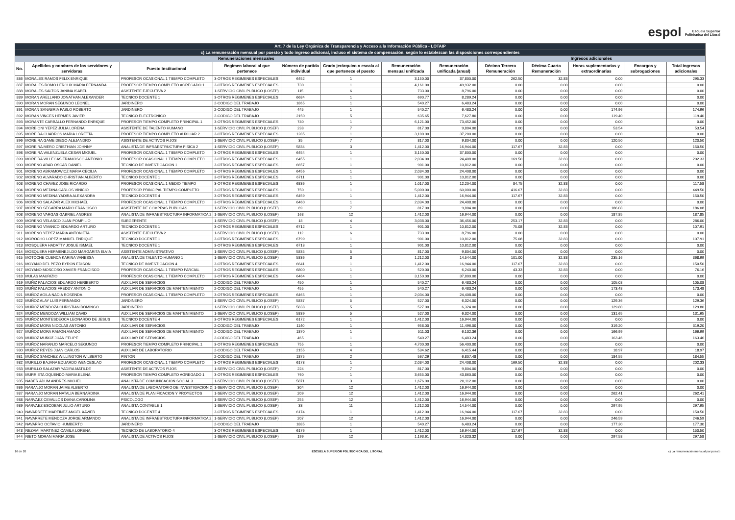espol Escuela Superior
Politécnica del Litoral
| Art. 7 de la Ley Orgánica de Transparencia y Acceso a la Información Pública - LOTAIP | | | | | | | | | | | | |
| --- | --- | --- | --- | --- | --- | --- | --- | --- | --- | --- | --- | --- |
| c) La remuneración mensual por puesto y todo ingreso adicional, incluso el sistema de compensación, según lo establezcan las disposiciones correspondientes | | | | | | | | | | | | |
| Remuneraciones mensuales | | | | | | | | Ingresos adicionales | | | | |
| No. | Apellidos y nombres de los servidores y servidoras | Puesto Institucional | Regimen laboral al que pertenece | Número de partida individual | Grado jerárquico o escala al que pertenece el puesto | Remuneración mensual unificada | Remuneración unificada (anual) | Décimo Tercera Remuneración | Décima Cuarta Remuneración | Horas suplementarias y extraordinarias | Encargos y subrogaciones | Total ingresos adicionales |
| 886 | MORALES RAMOS FELIX ENRIQUE | PROFESOR OCASIONAL 1 TIEMPO COMPLETO | 3-OTROS REGIMENES ESPECIALES | 6452 | 1 | 3,150.00 | 37,800.00 | 262.50 | 32.83 | 0.00 | | 295.33 |
| 887 | MORALES ROMO LEROUX MARIA FERNANDA | PROFESOR TIEMPO COMPLETO AGREGADO 1 | 3-OTROS REGIMENES ESPECIALES | 730 | 1 | 4,161.00 | 49,932.00 | 0.00 | 0.00 | 0.00 | | 0.00 |
| 888 | MORALES SALTOS JANINA ISABEL | ASISTENTE EJECUTIVA 2 | 1-SERVICIO CIVIL PUBLICO (LOSEP) | 115 | 6 | 733.00 | 8,796.00 | 0.00 | 0.00 | 0.00 | | 0.00 |
| 889 | MORAN ARELLANO JONATHAN ALEXANDER | TECNICO DOCENTE 1 | 3-OTROS REGIMENES ESPECIALES | 6684 | 1 | 690.77 | 8,289.24 | 0.00 | 0.00 | 0.00 | | 0.00 |
| 890 | MORAN MORAN SEGUNDO LEONEL | JARDINERO | 2-CODIGO DEL TRABAJO | 1865 | 1 | 540.27 | 6,483.24 | 0.00 | 0.00 | 0.00 | | 0.00 |
| 891 | MORAN SANABRIA PABLO ROBERTO | JARDINERO | 2-CODIGO DEL TRABAJO | 445 | 1 | 540.27 | 6,483.24 | 0.00 | 0.00 | 174.96 | | 174.96 |
| 892 | MORAN VINCES HERMES JAVIER | TECNICO ELECTRONICO | 2-CODIGO DEL TRABAJO | 2150 | 5 | 635.65 | 7,627.80 | 0.00 | 0.00 | 119.40 | | 119.40 |
| 893 | MORANTE CARBALLO FERNANDO ENRIQUE | PROFESOR TIEMPO COMPLETO PRINCIPAL 1 | 3-OTROS REGIMENES ESPECIALES | 740 | 1 | 6,121.00 | 73,452.00 | 0.00 | 0.00 | 0.00 | | 0.00 |
| 894 | MORBIONI YEPEZ JULIA LORENA | ASISTENTE DE TALENTO HUMANO | 1-SERVICIO CIVIL PUBLICO (LOSEP) | 238 | 7 | 817.00 | 9,804.00 | 0.00 | 0.00 | 53.54 | | 53.54 |
| 895 | MOREIRA CUADROS MARIA LORETTA | PROFESOR TIEMPO COMPLETO AUXILIAR 2 | 3-OTROS REGIMENES ESPECIALES | 1285 | 1 | 3,100.00 | 37,200.00 | 0.00 | 0.00 | 0.00 | | 0.00 |
| 896 | MOREIRA GAME DIEGO ALEJANDRO | ASISTENTE DE ACTIVOS FIJOS | 1-SERVICIO CIVIL PUBLICO (LOSEP) | 35 | 7 | 817.00 | 9,804.00 | 0.00 | 0.00 | 120.50 | | 120.50 |
| 897 | MOREIRA MERO CRISTHIAN JOHNNY | ANALISTA DE INFRAESTRUCTURA FISICA 2 | 1-SERVICIO CIVIL PUBLICO (LOSEP) | 5834 | 3 | 1,412.00 | 16,944.00 | 117.67 | 32.83 | 0.00 | | 150.50 |
| 898 | MOREIRA VALENZUELA CESAR MIGUEL | PROFESOR OCASIONAL 1 TIEMPO COMPLETO | 3-OTROS REGIMENES ESPECIALES | 6454 | 1 | 3,150.00 | 37,800.00 | 0.00 | 0.00 | 0.00 | | 0.00 |
| 899 | MOREIRA VILLEGAS FRANCISCO ANTONIO | PROFESOR OCASIONAL 1 TIEMPO COMPLETO | 3-OTROS REGIMENES ESPECIALES | 6455 | 1 | 2,034.00 | 24,408.00 | 169.50 | 32.83 | 0.00 | | 202.33 |
| 900 | MORENO ABAD OSCAR DANIEL | TECNICO DE INVESTIGACION 1 | 3-OTROS REGIMENES ESPECIALES | 6657 | 1 | 901.00 | 10,812.00 | 0.00 | 0.00 | 0.00 | | 0.00 |
| 901 | MORENO ABRAMOWICZ MARIA CECILIA | PROFESOR OCASIONAL 1 TIEMPO COMPLETO | 3-OTROS REGIMENES ESPECIALES | 6456 | 1 | 2,034.00 | 24,408.00 | 0.00 | 0.00 | 0.00 | | 0.00 |
| 902 | MORENO ALVARADO CHRISTIAN ALBERTO | TECNICO DOCENTE 1 | 3-OTROS REGIMENES ESPECIALES | 6711 | 1 | 901.00 | 10,812.00 | 0.00 | 0.00 | 0.00 | | 0.00 |
| 903 | MORENO CHAVEZ JOSE RICARDO | PROFESOR OCASIONAL 1 MEDIO TIEMPO | 3-OTROS REGIMENES ESPECIALES | 6836 | 1 | 1,017.00 | 12,204.00 | 84.75 | 32.83 | 0.00 | | 117.58 |
| 904 | MORENO MEDINA CARLOS VINICIO | PROFESOR PRINCIPAL TIEMPO COMPLETO | 3-OTROS REGIMENES ESPECIALES | 750 | 1 | 5,000.00 | 60,000.00 | 416.67 | 32.83 | 0.00 | | 449.50 |
| 905 | MORENO MEDINA YADIRA ALEXANDRA | TECNICO DOCENTE 4 | 3-OTROS REGIMENES ESPECIALES | 6459 | 1 | 1,412.00 | 16,944.00 | 117.67 | 32.83 | 0.00 | | 150.50 |
| 906 | MORENO SALAZAR ALEX MICHAEL | PROFESOR OCASIONAL 1 TIEMPO COMPLETO | 3-OTROS REGIMENES ESPECIALES | 6460 | 1 | 2,034.00 | 24,408.00 | 0.00 | 0.00 | 0.00 | | 0.00 |
| 907 | MORENO SEGARRA MARIO FRANCISCO | ASISTENTE DE COMPRAS PUBLICAS | 1-SERVICIO CIVIL PUBLICO (LOSEP) | 69 | 7 | 817.00 | 9,804.00 | 0.00 | 0.00 | 186.08 | | 186.08 |
| 908 | MORENO VARGAS GABRIEL ANDRES | ANALISTA DE INFRAESTRUCTURA INFORMATICA 2 | 1-SERVICIO CIVIL PUBLICO (LOSEP) | 168 | 12 | 1,412.00 | 16,944.00 | 0.00 | 0.00 | 187.85 | | 187.85 |
| 909 | MORENO VELASCO JUAN POMPILIO | SUBGERENTE | 1-SERVICIO CIVIL PUBLICO (LOSEP) | 18 | 4 | 3,038.00 | 36,456.00 | 253.17 | 32.83 | 0.00 | | 286.00 |
| 910 | MORENO VIVANCO EDUARDO ARTURO | TECNICO DOCENTE 1 | 3-OTROS REGIMENES ESPECIALES | 6712 | 1 | 901.00 | 10,812.00 | 75.08 | 32.83 | 0.00 | | 107.91 |
| 911 | MORENO YEPEZ MARIA ANTONIETA | ASISTENTE EJECUTIVA 2 | 1-SERVICIO CIVIL PUBLICO (LOSEP) | 112 | 6 | 733.00 | 8,796.00 | 0.00 | 0.00 | 0.00 | | 0.00 |
| 912 | MOROCHO LOPEZ MANUEL ENRIQUE | TECNICO DOCENTE 1 | 3-OTROS REGIMENES ESPECIALES | 6799 | 1 | 901.00 | 10,812.00 | 75.08 | 32.83 | 0.00 | | 107.91 |
| 913 | MOSQUERA HADATTY JOSUE ISMAEL | TECNICO DOCENTE 1 | 3-OTROS REGIMENES ESPECIALES | 6713 | 1 | 901.00 | 10,812.00 | 0.00 | 0.00 | 0.00 | | 0.00 |
| 914 | MOSQUERA HERMENEJILDO MARGARITA ELVIA | ASISTENTE ADMINISTRATIVO | 1-SERVICIO CIVIL PUBLICO (LOSEP) | 5835 | 5 | 817.00 | 9,804.00 | 0.00 | 0.00 | 0.00 | | 0.00 |
| 915 | MOTOCHE CUENCA KARINA VANESSA | ANALISTA DE TALENTO HUMANO 1 | 1-SERVICIO CIVIL PUBLICO (LOSEP) | 5836 | 3 | 1,212.00 | 14,544.00 | 101.00 | 32.83 | 235.16 | | 368.99 |
| 916 | MOYANO DEL PEZO BYRON EDISON | TECNICO DE INVESTIGACION 4 | 3-OTROS REGIMENES ESPECIALES | 6641 | 1 | 1,412.00 | 16,944.00 | 117.67 | 32.83 | 0.00 | | 150.50 |
| 917 | MOYANO MOSCOSO XAVIER FRANCISCO | PROFESOR OCASIONAL 1 TIEMPO PARCIAL | 3-OTROS REGIMENES ESPECIALES | 6800 | 1 | 520.00 | 6,240.00 | 43.33 | 32.83 | 0.00 | | 76.16 |
| 918 | MULAS MAURIZIO | PROFESOR OCASIONAL 1 TIEMPO COMPLETO | 3-OTROS REGIMENES ESPECIALES | 6464 | 1 | 3,150.00 | 37,800.00 | 0.00 | 0.00 | 0.00 | | 0.00 |
| 919 | MUÑIZ PALACIOS EDUARDO HERIBERTO | AUXILIAR DE SERVICIOS | 2-CODIGO DEL TRABAJO | 450 | 1 | 540.27 | 6,483.24 | 0.00 | 0.00 | 105.08 | | 105.08 |
| 920 | MUÑIZ PALACIOS FREDDY ANTONIO | AUXILIAR DE SERVICIOS DE MANTENIMIENTO | 2-CODIGO DEL TRABAJO | 455 | 1 | 540.27 | 6,483.24 | 0.00 | 0.00 | 173.48 | | 173.48 |
| 921 | MUÑOZ AGILA NADIA ROSENDA | PROFESOR OCASIONAL 1 TIEMPO COMPLETO | 3-OTROS REGIMENES ESPECIALES | 6465 | 1 | 2,034.00 | 24,408.00 | 0.00 | 0.00 | 0.00 | | 0.00 |
| 922 | MUÑOZ ALAY LUIS FERNANDO | JARDINERO | 1-SERVICIO CIVIL PUBLICO (LOSEP) | 5837 | 5 | 527.00 | 6,324.00 | 0.00 | 0.00 | 129.36 | | 129.36 |
| 923 | MUÑOZ MENDOZA CHRISTIAN DOMINGO | JARDINERO | 1-SERVICIO CIVIL PUBLICO (LOSEP) | 5838 | 5 | 527.00 | 6,324.00 | 0.00 | 0.00 | 129.80 | | 129.80 |
| 924 | MUÑOZ MENDOZA WILLIAM DAVID | AUXILIAR DE SERVICIOS DE MANTENIMIENTO | 1-SERVICIO CIVIL PUBLICO (LOSEP) | 5839 | 5 | 527.00 | 6,324.00 | 0.00 | 0.00 | 131.65 | | 131.65 |
| 925 | MUÑOZ MONTESDEOCA LEONARDO DE JESUS | TECNICO DOCENTE 4 | 3-OTROS REGIMENES ESPECIALES | 6172 | 1 | 1,412.00 | 16,944.00 | 0.00 | 0.00 | 0.00 | | 0.00 |
| 926 | MUÑOZ MORA NICOLAS ANTONIO | AUXILIAR DE SERVICIOS | 2-CODIGO DEL TRABAJO | 1140 | 1 | 958.00 | 11,496.00 | 0.00 | 0.00 | 319.20 | | 319.20 |
| 927 | MUÑOZ MORA RAMON AMADO | AUXILIAR DE SERVICIOS DE MANTENIMIENTO | 2-CODIGO DEL TRABAJO | 1870 | 1 | 511.03 | 6,132.36 | 0.00 | 0.00 | 166.99 | | 166.99 |
| 928 | MUÑOZ MUÑOZ JUAN FELIPE | AUXILIAR DE SERVICIOS | 2-CODIGO DEL TRABAJO | 465 | 1 | 540.27 | 6,483.24 | 0.00 | 0.00 | 163.46 | | 163.46 |
| 929 | MUÑOZ NARANJO MARCELO SEGUNDO | PROFESOR TIEMPO COMPLETO PRINCIPAL 1 | 3-OTROS REGIMENES ESPECIALES | 755 | 1 | 4,700.00 | 56,400.00 | 0.00 | 0.00 | 0.00 | | 0.00 |
| 930 | MUÑOZ REYES JUAN CARLOS | AUXILIAR DE LABORATORIO | 2-CODIGO DEL TRABAJO | 2155 | 4 | 534.62 | 6,415.44 | 0.00 | 0.00 | 18.97 | | 18.97 |
| 931 | MUÑOZ SANCHEZ WILLINGTON WILBERTO | PINTOR | 2-CODIGO DEL TRABAJO | 1875 | 2 | 567.29 | 6,807.48 | 0.00 | 0.00 | 184.55 | | 184.55 |
| 932 | MURILLO BAJANA EDUARDO WENCESLAO | PROFESOR OCASIONAL 1 TIEMPO COMPLETO | 3-OTROS REGIMENES ESPECIALES | 6173 | 1 | 2,034.00 | 24,408.00 | 169.50 | 32.83 | 0.00 | | 202.33 |
| 933 | MURILLO SALAZAR YADIRA MATILDE | ASISTENTE DE ACTIVOS FIJOS | 1-SERVICIO CIVIL PUBLICO (LOSEP) | 224 | 7 | 817.00 | 9,804.00 | 0.00 | 0.00 | 0.00 | | 0.00 |
| 934 | MURRIETA OQUENDO MARIA ELENA | PROFESOR TIEMPO COMPLETO AGREGADO 1 | 3-OTROS REGIMENES ESPECIALES | 760 | 1 | 3,655.00 | 43,860.00 | 0.00 | 0.00 | 0.00 | | 0.00 |
| 935 | NADER ADUM ANDRES MICHEL | ANALISTA DE COMUNICACION SOCIAL 3 | 1-SERVICIO CIVIL PUBLICO (LOSEP) | 5871 | 3 | 1,676.00 | 20,112.00 | 0.00 | 0.00 | 0.00 | | 0.00 |
| 936 | NARANJO MORAN JAIME ALBERTO | ANALISTA DE LABORATORIO DE INVESTIGACION 2 | 1-SERVICIO CIVIL PUBLICO (LOSEP) | 304 | 12 | 1,412.00 | 16,944.00 | 0.00 | 0.00 | 0.00 | | 0.00 |
| 937 | NARANJO MORAN NATALIA BERNARDINA | ANALISTA DE PLANIFICACION Y PROYECTOS | 1-SERVICIO CIVIL PUBLICO (LOSEP) | 209 | 12 | 1,412.00 | 16,944.00 | 0.00 | 0.00 | 262.41 | | 262.41 |
| 938 | NARVAEZ CEVALLOS DIANA CAROLINA | PSICOLOGO | 1-SERVICIO CIVIL PUBLICO (LOSEP) | 255 | 12 | 1,412.00 | 16,944.00 | 0.00 | 0.00 | 0.00 | | 0.00 |
| 939 | NARVAEZ ESCOBAR JULIO ARTURO | ANALISTA CONTABLE 1 | 1-SERVICIO CIVIL PUBLICO (LOSEP) | 33 | 11 | 1,212.00 | 14,544.00 | 0.00 | 0.00 | 297.95 | | 297.95 |
| 940 | NAVARRETE MARTINEZ ANGEL XAVIER | TECNICO DOCENTE 4 | 3-OTROS REGIMENES ESPECIALES | 6174 | 1 | 1,412.00 | 16,944.00 | 117.67 | 32.83 | 0.00 | | 150.50 |
| 941 | NAVARRETE MENDOZA JORGE ARMANDO | ANALISTA DE INFRAESTRUCTURA INFORMATICA 2 | 1-SERVICIO CIVIL PUBLICO (LOSEP) | 207 | 12 | 1,412.00 | 16,944.00 | 0.00 | 0.00 | 246.59 | | 246.59 |
| 942 | NAVARRO OCTAVIO HUMBERTO | JARDINERO | 2-CODIGO DEL TRABAJO | 1885 | 1 | 540.27 | 6,483.24 | 0.00 | 0.00 | 177.30 | | 177.30 |
| 943 | NEZAMI MARTINEZ CAMILA LORENA | TECNICO DE LABORATORIO 4 | 3-OTROS REGIMENES ESPECIALES | 6176 | 1 | 1,412.00 | 16,944.00 | 117.67 | 32.83 | 0.00 | | 150.50 |
| 944 | NIETO MORAN MARIA JOSE | ANALISTA DE ACTIVOS FIJOS | 1-SERVICIO CIVIL PUBLICO (LOSEP) | 199 | 12 | 1,193.61 | 14,323.32 | 0.00 | 0.00 | 297.58 | | 297.58 |
16 de 26 ESCUELA SUPERIOR POLITECNICA DEL LITORAL c) La remuneración mensual por puesto